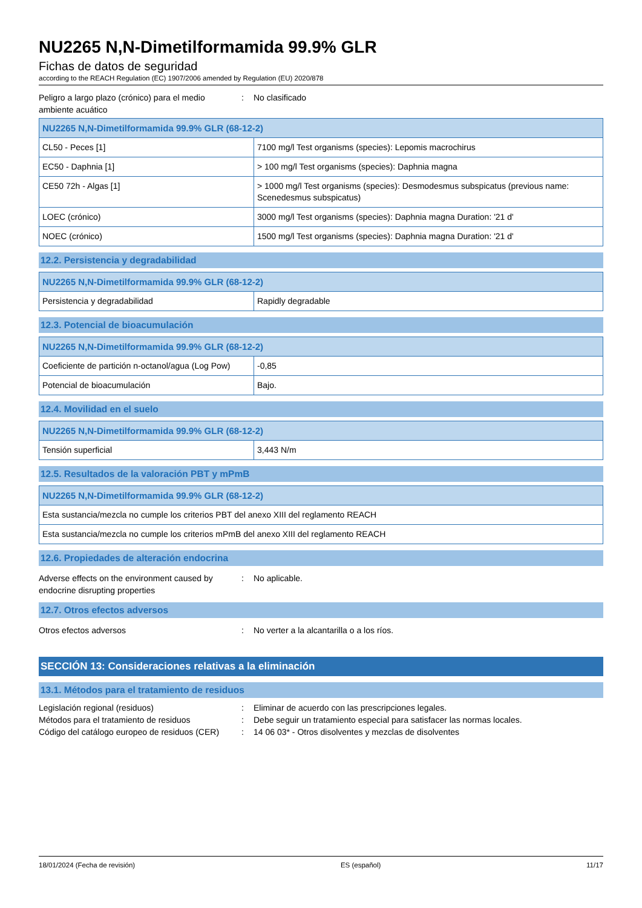NU2265 N,N-Dimetilformamida 99.9% GLR
Fichas de datos de seguridad
according to the REACH Regulation (EC) 1907/2006 amended by Regulation (EU) 2020/878
Peligro a largo plazo (crónico) para el medio ambiente acuático
: No clasificado
| NU2265 N,N-Dimetilformamida 99.9% GLR (68-12-2) | |
| --- | --- |
| CL50 - Peces [1] | 7100 mg/l Test organisms (species): Lepomis macrochirus |
| EC50 - Daphnia [1] | > 100 mg/l Test organisms (species): Daphnia magna |
| CE50 72h - Algas [1] | > 1000 mg/l Test organisms (species): Desmodesmus subspicatus (previous name: Scenedesmus subspicatus) |
| LOEC (crónico) | 3000 mg/l Test organisms (species): Daphnia magna Duration: '21 d' |
| NOEC (crónico) | 1500 mg/l Test organisms (species): Daphnia magna Duration: '21 d' |
12.2. Persistencia y degradabilidad
| NU2265 N,N-Dimetilformamida 99.9% GLR (68-12-2) | |
| --- | --- |
| Persistencia y degradabilidad | Rapidly degradable |
12.3. Potencial de bioacumulación
| NU2265 N,N-Dimetilformamida 99.9% GLR (68-12-2) | |
| --- | --- |
| Coeficiente de partición n-octanol/agua (Log Pow) | -0,85 |
| Potencial de bioacumulación | Bajo. |
12.4. Movilidad en el suelo
| NU2265 N,N-Dimetilformamida 99.9% GLR (68-12-2) | |
| --- | --- |
| Tensión superficial | 3,443 N/m |
12.5. Resultados de la valoración PBT y mPmB
| NU2265 N,N-Dimetilformamida 99.9% GLR (68-12-2) |
| --- |
| Esta sustancia/mezcla no cumple los criterios PBT del anexo XIII del reglamento REACH |
| Esta sustancia/mezcla no cumple los criterios mPmB del anexo XIII del reglamento REACH |
12.6. Propiedades de alteración endocrina
Adverse effects on the environment caused by endocrine disrupting properties
: No aplicable.
12.7. Otros efectos adversos
Otros efectos adversos : No verter a la alcantarilla o a los ríos.
SECCIÓN 13: Consideraciones relativas a la eliminación
13.1. Métodos para el tratamiento de residuos
Legislación regional (residuos): Eliminar de acuerdo con las prescripciones legales.
Métodos para el tratamiento de residuos: Debe seguir un tratamiento especial para satisfacer las normas locales.
Código del catálogo europeo de residuos (CER): 14 06 03* - Otros disolventes y mezclas de disolventes
18/01/2024 (Fecha de revisión) ES (español) 11/17